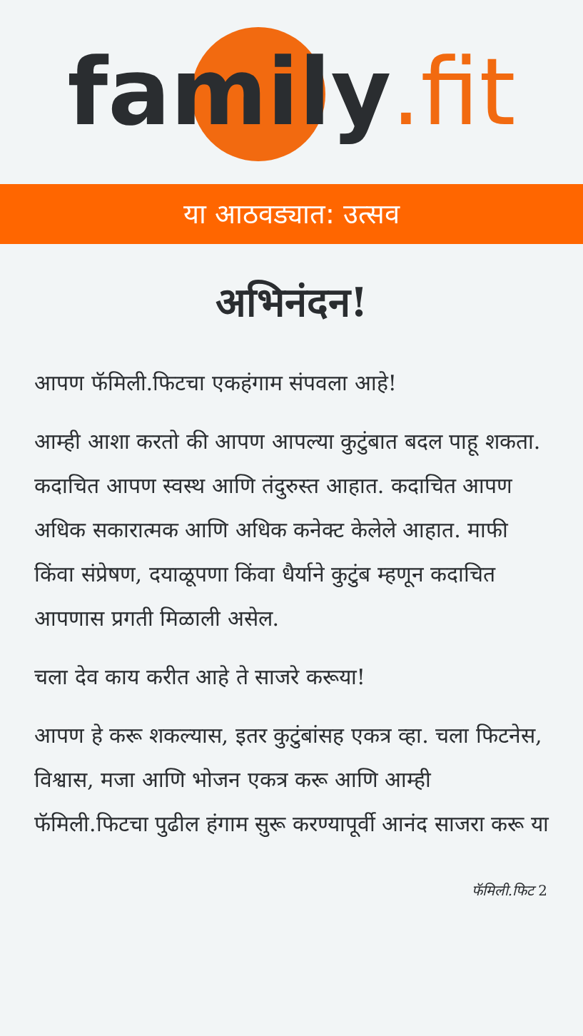family.fit
या आठवड्यात: उत्सव
अभिनंदन!
आपण फॅमिली.फिटचा एकहंगाम संपवला आहे!
आम्ही आशा करतो की आपण आपल्या कुटुंबात बदल पाहू शकता. कदाचित आपण स्वस्थ आणि तंदुरुस्त आहात. कदाचित आपण अधिक सकारात्मक आणि अधिक कनेक्ट केलेले आहात. माफी किंवा संप्रेषण, दयाळूपणा किंवा धैर्याने कुटुंब म्हणून कदाचित आपणास प्रगती मिळाली असेल.
चला देव काय करीत आहे ते साजरे करूया!
आपण हे करू शकल्यास, इतर कुटुंबांसह एकत्र व्हा. चला फिटनेस, विश्वास, मजा आणि भोजन एकत्र करू आणि आम्ही फॅमिली.फिटचा पुढील हंगाम सुरू करण्यापूर्वी आनंद साजरा करू या
फॅमिली.फिट 2